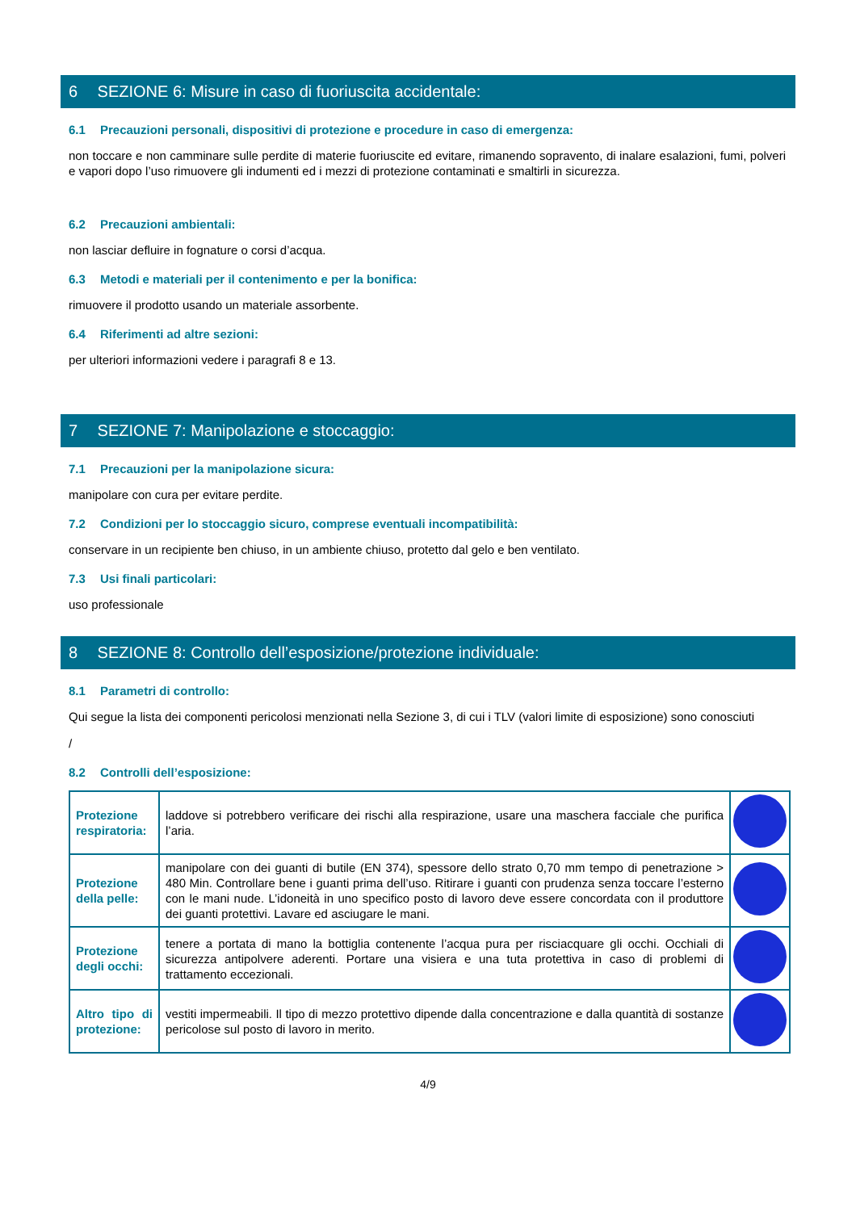6 SEZIONE 6: Misure in caso di fuoriuscita accidentale:
6.1 Precauzioni personali, dispositivi di protezione e procedure in caso di emergenza:
non toccare e non camminare sulle perdite di materie fuoriuscite ed evitare, rimanendo sopravento, di inalare esalazioni, fumi, polveri e vapori dopo l’uso rimuovere gli indumenti ed i mezzi di protezione contaminati e smaltirli in sicurezza.
6.2 Precauzioni ambientali:
non lasciar defluire in fognature o corsi d’acqua.
6.3 Metodi e materiali per il contenimento e per la bonifica:
rimuovere il prodotto usando un materiale assorbente.
6.4 Riferimenti ad altre sezioni:
per ulteriori informazioni vedere i paragrafi 8 e 13.
7 SEZIONE 7: Manipolazione e stoccaggio:
7.1 Precauzioni per la manipolazione sicura:
manipolare con cura per evitare perdite.
7.2 Condizioni per lo stoccaggio sicuro, comprese eventuali incompatibilità:
conservare in un recipiente ben chiuso, in un ambiente chiuso, protetto dal gelo e ben ventilato.
7.3 Usi finali particolari:
uso professionale
8 SEZIONE 8: Controllo dell’esposizione/protezione individuale:
8.1 Parametri di controllo:
Qui segue la lista dei componenti pericolosi menzionati nella Sezione 3, di cui i TLV (valori limite di esposizione) sono conosciuti
/
8.2 Controlli dell’esposizione:
| Protezione respiratoria: | laddove si potrebbero verificare dei rischi alla respirazione, usare una maschera facciale che purifica l’aria. | |
| Protezione della pelle: | manipolare con dei guanti di butile (EN 374), spessore dello strato 0,70 mm tempo di penetrazione > 480 Min. Controllare bene i guanti prima dell’uso. Ritirare i guanti con prudenza senza toccare l’esterno con le mani nude. L’idoneità in uno specifico posto di lavoro deve essere concordata con il produttore dei guanti protettivi. Lavare ed asciugare le mani. | |
| Protezione degli occhi: | tenere a portata di mano la bottiglia contenente l’acqua pura per risciacquare gli occhi. Occhiali di sicurezza antipolvere aderenti. Portare una visiera e una tuta protettiva in caso di problemi di trattamento eccezionali. | |
| Altro tipo di protezione: | vestiti impermeabili. Il tipo di mezzo protettivo dipende dalla concentrazione e dalla quantità di sostanze pericolose sul posto di lavoro in merito. | |
4/9